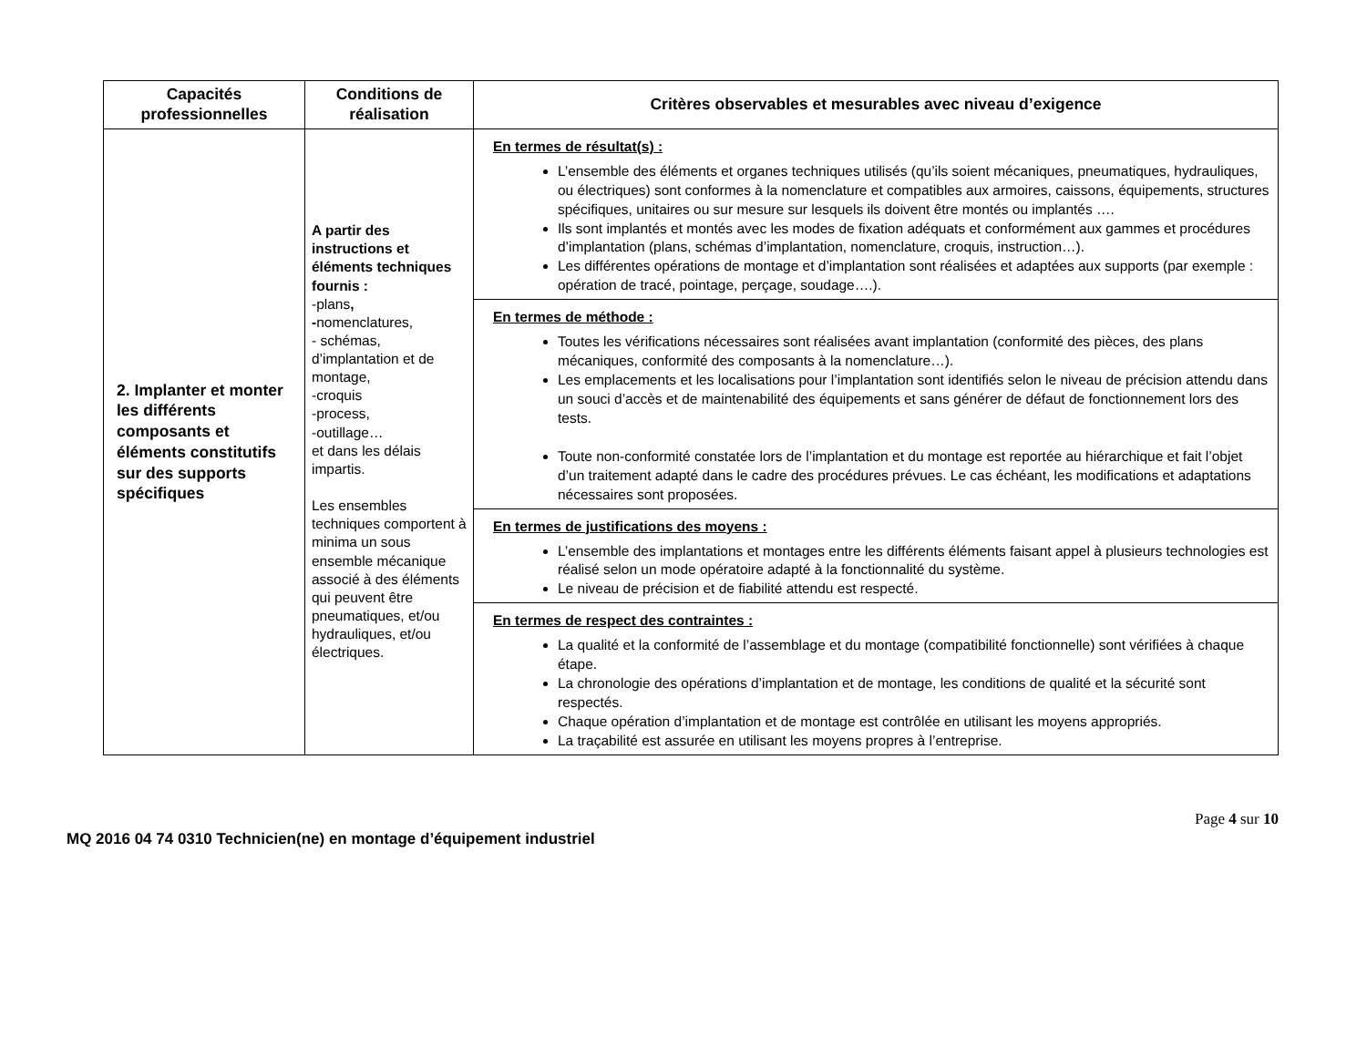| Capacités professionnelles | Conditions de réalisation | Critères observables et mesurables avec niveau d’exigence |
| --- | --- | --- |
| 2. Implanter et monter les différents composants et éléments constitutifs sur des supports spécifiques | A partir des instructions et éléments techniques fournis : -plans , - nomenclatures, - schémas, d’implantation et de montage, -croquis -process, -outillage… et dans les délais impartis. Les ensembles techniques comportent à minima un sous ensemble mécanique associé à des éléments qui peuvent être pneumatiques, et/ou hydrauliques, et/ou électriques. | En termes de résultat(s) : L’ensemble des éléments et organes techniques utilisés (qu’ils soient mécaniques, pneumatiques, hydrauliques, ou électriques) sont conformes à la nomenclature et compatibles aux armoires, caissons, équipements, structures spécifiques, unitaires ou sur mesure sur lesquels ils doivent être montés ou implantés …. Ils sont implantés et montés avec les modes de fixation adéquats et conformément aux gammes et procédures d’implantation (plans, schémas d’implantation, nomenclature, croquis, instruction…). Les différentes opérations de montage et d’implantation sont réalisées et adaptées aux supports (par exemple : opération de tracé, pointage, perçage, soudage….). |
| | | En termes de méthode : Toutes les vérifications nécessaires sont réalisées avant implantation (conformité des pièces, des plans mécaniques, conformité des composants à la nomenclature…). Les emplacements et les localisations pour l’implantation sont identifiés selon le niveau de précision attendu dans un souci d’accès et de maintenabilité des équipements et sans générer de défaut de fonctionnement lors des tests. Toute non-conformité constatée lors de l’implantation et du montage est reportée au hiérarchique et fait l’objet d’un traitement adapté dans le cadre des procédures prévues. Le cas échéant, les modifications et adaptations nécessaires sont proposées. |
| | | En termes de justifications des moyens : L’ensemble des implantations et montages entre les différents éléments faisant appel à plusieurs technologies est réalisé selon un mode opératoire adapté à la fonctionnalité du système. Le niveau de précision et de fiabilité attendu est respecté. |
| | | En termes de respect des contraintes : La qualité et la conformité de l’assemblage et du montage (compatibilité fonctionnelle) sont vérifiées à chaque étape. La chronologie des opérations d’implantation et de montage, les conditions de qualité et la sécurité sont respectés. Chaque opération d’implantation et de montage est contrôlée en utilisant les moyens appropriés. La traçabilité est assurée en utilisant les moyens propres à l’entreprise. |
Page 4 sur 10
MQ 2016 04 74 0310 Technicien(ne) en montage d’équipement industriel